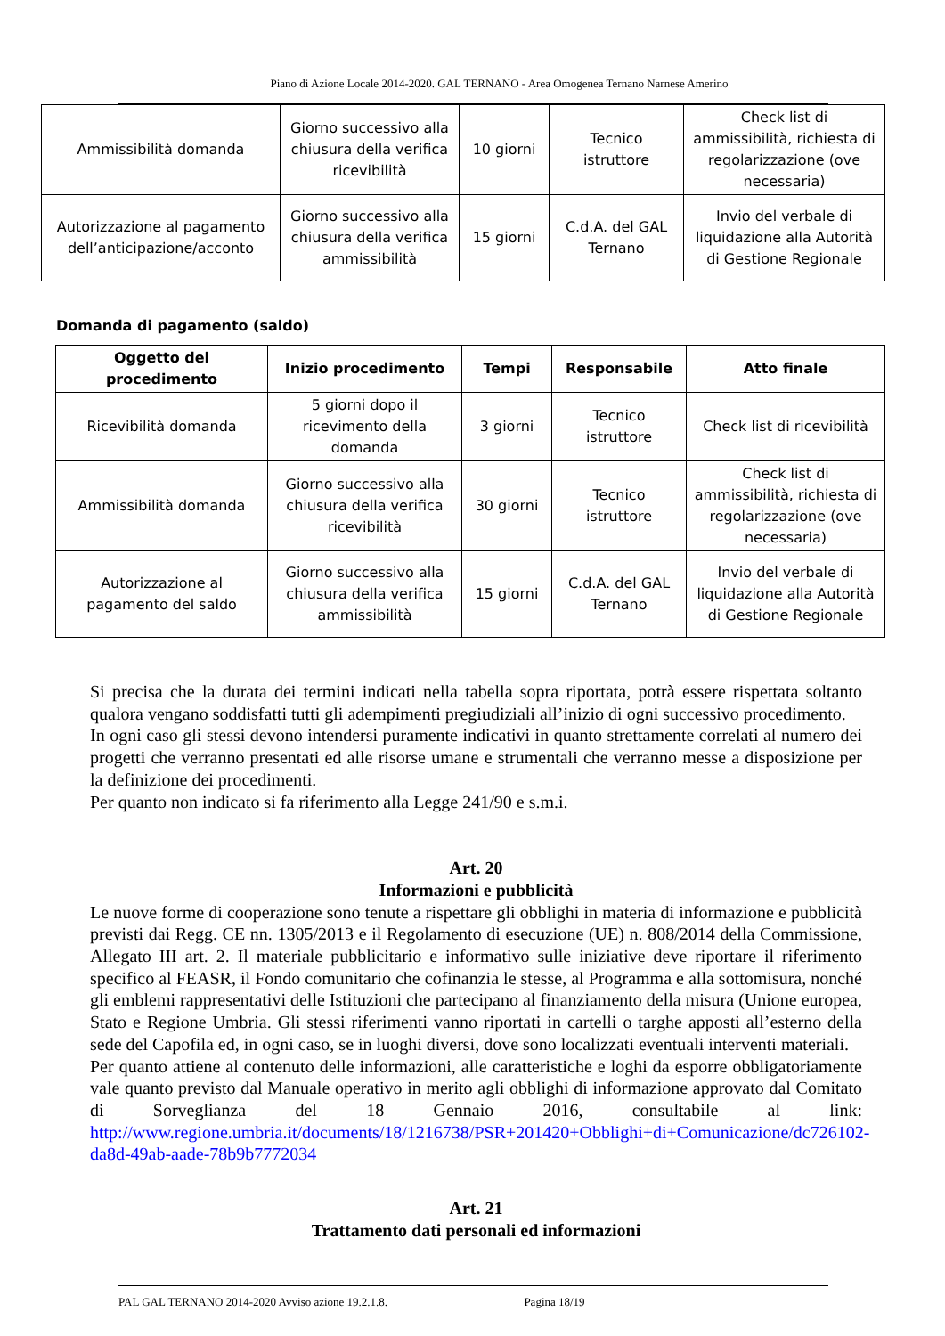Piano di Azione Locale 2014-2020. GAL TERNANO - Area Omogenea Ternano Narnese Amerino
| Ammissibilità domanda | Giorno successivo alla chiusura della verifica ricevibilità | 10 giorni | Tecnico istruttore | Check list di ammissibilità, richiesta di regolarizzazione (ove necessaria) |
| Autorizzazione al pagamento dell’anticipazione/acconto | Giorno successivo alla chiusura della verifica ammissibilità | 15 giorni | C.d.A. del GAL Ternano | Invio del verbale di liquidazione alla Autorità di Gestione Regionale |
Domanda di pagamento (saldo)
| Oggetto del procedimento | Inizio procedimento | Tempi | Responsabile | Atto finale |
| --- | --- | --- | --- | --- |
| Ricevibilità domanda | 5 giorni dopo il ricevimento della domanda | 3 giorni | Tecnico istruttore | Check list di ricevibilità |
| Ammissibilità domanda | Giorno successivo alla chiusura della verifica ricevibilità | 30 giorni | Tecnico istruttore | Check list di ammissibilità, richiesta di regolarizzazione (ove necessaria) |
| Autorizzazione al pagamento del saldo | Giorno successivo alla chiusura della verifica ammissibilità | 15 giorni | C.d.A. del GAL Ternano | Invio del verbale di liquidazione alla Autorità di Gestione Regionale |
Si precisa che la durata dei termini indicati nella tabella sopra riportata, potrà essere rispettata soltanto qualora vengano soddisfatti tutti gli adempimenti pregiudiziali all’inizio di ogni successivo procedimento.
In ogni caso gli stessi devono intendersi puramente indicativi in quanto strettamente correlati al numero dei progetti che verranno presentati ed alle risorse umane e strumentali che verranno messe a disposizione per la definizione dei procedimenti.
Per quanto non indicato si fa riferimento alla Legge 241/90 e s.m.i.
Art. 20
Informazioni e pubblicità
Le nuove forme di cooperazione sono tenute a rispettare gli obblighi in materia di informazione e pubblicità previsti dai Regg. CE nn. 1305/2013 e il Regolamento di esecuzione (UE) n. 808/2014 della Commissione, Allegato III art. 2. Il materiale pubblicitario e informativo sulle iniziative deve riportare il riferimento specifico al FEASR, il Fondo comunitario che cofinanzia le stesse, al Programma e alla sottomisura, nonché gli emblemi rappresentativi delle Istituzioni che partecipano al finanziamento della misura (Unione europea, Stato e Regione Umbria. Gli stessi riferimenti vanno riportati in cartelli o targhe apposti all’esterno della sede del Capofila ed, in ogni caso, se in luoghi diversi, dove sono localizzati eventuali interventi materiali.
Per quanto attiene al contenuto delle informazioni, alle caratteristiche e loghi da esporre obbligatoriamente vale quanto previsto dal Manuale operativo in merito agli obblighi di informazione approvato dal Comitato di Sorveglianza del 18 Gennaio 2016, consultabile al link: http://www.regione.umbria.it/documents/18/1216738/PSR+201420+Obblighi+di+Comunicazione/dc726102-da8d-49ab-aade-78b9b7772034
Art. 21
Trattamento dati personali ed informazioni
PAL GAL TERNANO 2014-2020 Avviso azione 19.2.1.8. Pagina 18/19